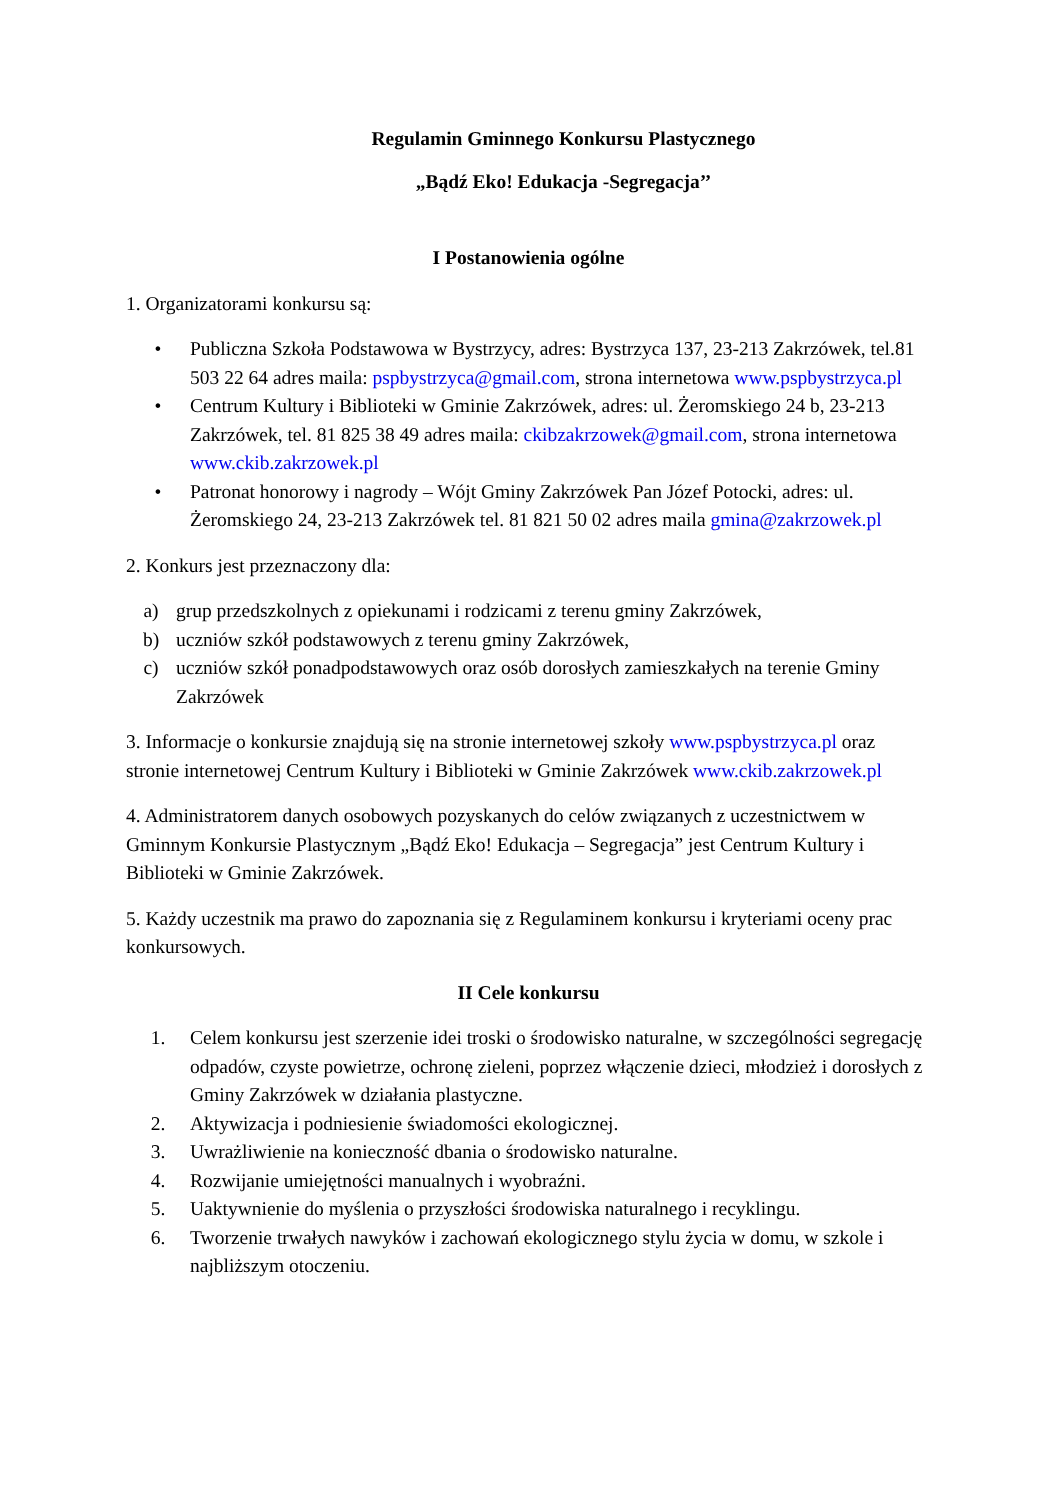Regulamin Gminnego Konkursu Plastycznego
„Bądź Eko! Edukacja -Segregacja’’
I Postanowienia ogólne
1. Organizatorami konkursu są:
• Publiczna Szkoła Podstawowa w Bystrzycy, adres: Bystrzyca 137, 23-213 Zakrzówek, tel.81 503 22 64 adres maila: pspbystrzyca@gmail.com, strona internetowa www.pspbystrzyca.pl
• Centrum Kultury i Biblioteki w Gminie Zakrzówek, adres: ul. Żeromskiego 24 b, 23-213 Zakrzówek, tel. 81 825 38 49 adres maila: ckibzakrzowek@gmail.com, strona internetowa www.ckib.zakrzowek.pl
• Patronat honorowy i nagrody – Wójt Gminy Zakrzówek Pan Józef Potocki, adres: ul. Żeromskiego 24, 23-213 Zakrzówek tel. 81 821 50 02 adres maila gmina@zakrzowek.pl
2. Konkurs jest przeznaczony dla:
a) grup przedszkolnych z opiekunami i rodzicami z terenu gminy Zakrzówek,
b) uczniów szkół podstawowych z terenu gminy Zakrzówek,
c) uczniów szkół ponadpodstawowych oraz osób dorosłych zamieszkałych na terenie Gminy Zakrzówek
3. Informacje o konkursie znajdują się na stronie internetowej szkoły www.pspbystrzyca.pl oraz stronie internetowej Centrum Kultury i Biblioteki w Gminie Zakrzówek www.ckib.zakrzowek.pl
4. Administratorem danych osobowych pozyskanych do celów związanych z uczestnictwem w Gminnym Konkursie Plastycznym „Bądź Eko! Edukacja – Segregacja” jest Centrum Kultury i Biblioteki w Gminie Zakrzówek.
5. Każdy uczestnik ma prawo do zapoznania się z Regulaminem konkursu i kryteriami oceny prac konkursowych.
II Cele konkursu
1. Celem konkursu jest szerzenie idei troski o środowisko naturalne, w szczególności segregację odpadów, czyste powietrze, ochronę zieleni, poprzez włączenie dzieci, młodzież i dorosłych z Gminy Zakrzówek w działania plastyczne.
2. Aktywizacja i podniesienie świadomości ekologicznej.
3. Uwrażliwienie na konieczność dbania o środowisko naturalne.
4. Rozwijanie umiejętności manualnych i wyobraźni.
5. Uaktywnienie do myślenia o przyszłości środowiska naturalnego i recyklingu.
6. Tworzenie trwałych nawyków i zachowań ekologicznego stylu życia w domu, w szkole i najbliższym otoczeniu.